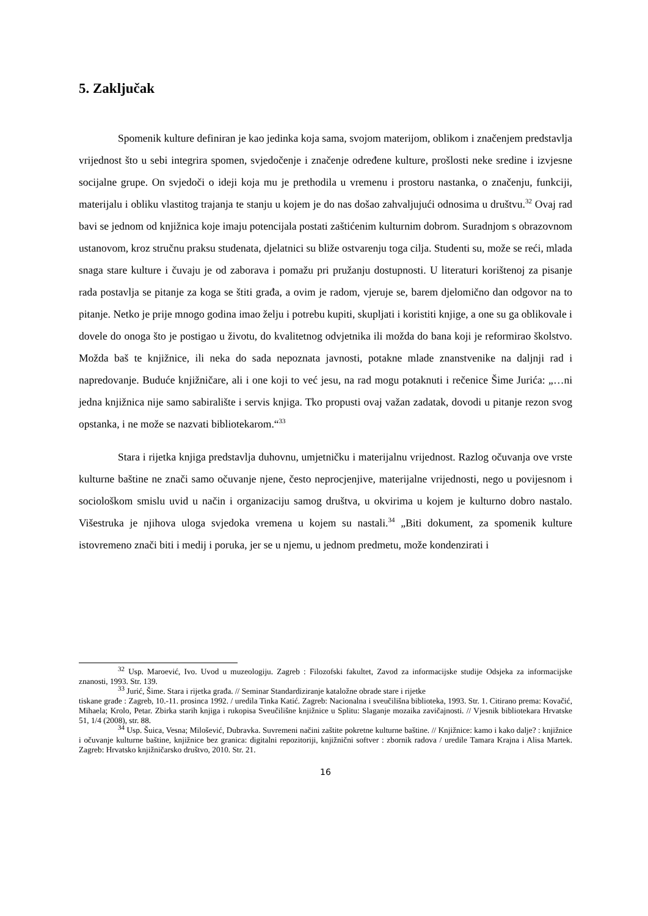5. Zaključak
Spomenik kulture definiran je kao jedinka koja sama, svojom materijom, oblikom i značenjem predstavlja vrijednost što u sebi integrira spomen, svjedočenje i značenje određene kulture, prošlosti neke sredine i izvjesne socijalne grupe. On svjedoči o ideji koja mu je prethodila u vremenu i prostoru nastanka, o značenju, funkciji, materijalu i obliku vlastitog trajanja te stanju u kojem je do nas došao zahvaljujući odnosima u društvu.<sup>32</sup> Ovaj rad bavi se jednom od knjižnica koje imaju potencijala postati zaštićenim kulturnim dobrom. Suradnjom s obrazovnom ustanovom, kroz stručnu praksu studenata, djelatnici su bliže ostvarenju toga cilja. Studenti su, može se reći, mlada snaga stare kulture i čuvaju je od zaborava i pomažu pri pružanju dostupnosti. U literaturi korištenoj za pisanje rada postavlja se pitanje za koga se štiti građa, a ovim je radom, vjeruje se, barem djelomično dan odgovor na to pitanje. Netko je prije mnogo godina imao želju i potrebu kupiti, skupljati i koristiti knjige, a one su ga oblikovale i dovele do onoga što je postigao u životu, do kvalitetnog odvjetnika ili možda do bana koji je reformirao školstvo. Možda baš te knjižnice, ili neka do sada nepoznata javnosti, potakne mlade znanstvenike na daljnji rad i napredovanje. Buduće knjižničare, ali i one koji to već jesu, na rad mogu potaknuti i rečenice Šime Jurića: „…ni jedna knjižnica nije samo sabiralište i servis knjiga. Tko propusti ovaj važan zadatak, dovodi u pitanje rezon svog opstanka, i ne može se nazvati bibliotekarom.“<sup>33</sup>
Stara i rijetka knjiga predstavlja duhovnu, umjetničku i materijalnu vrijednost. Razlog očuvanja ove vrste kulturne baštine ne znači samo očuvanje njene, često neprocjenjive, materijalne vrijednosti, nego u povijesnom i sociološkom smislu uvid u način i organizaciju samog društva, u okvirima u kojem je kulturno dobro nastalo. Višestruka je njihova uloga svjedoka vremena u kojem su nastali.<sup>34</sup> „Biti dokument, za spomenik kulture istovremeno znači biti i medij i poruka, jer se u njemu, u jednom predmetu, može kondenzirati i
<sup>32</sup> Usp. Maroević, Ivo. Uvod u muzeologiju. Zagreb : Filozofski fakultet, Zavod za informacijske studije Odsjeka za informacijske znanosti, 1993. Str. 139.
<sup>33</sup> Jurić, Šime. Stara i rijetka građa. // Seminar Standardiziranje kataložne obrade stare i rijetke
tiskane građe : Zagreb, 10.-11. prosinca 1992. / uredila Tinka Katić. Zagreb: Nacionalna i sveučilišna biblioteka, 1993. Str. 1. Citirano prema: Kovačić, Mihaela; Krolo, Petar. Zbirka starih knjiga i rukopisa Sveučilišne knjižnice u Splitu: Slaganje mozaika zavičajnosti. // Vjesnik bibliotekara Hrvatske 51, 1/4 (2008), str. 88.
<sup>34</sup> Usp. Šuica, Vesna; Milošević, Dubravka. Suvremeni načini zaštite pokretne kulturne baštine. // Knjižnice: kamo i kako dalje? : knjižnice i očuvanje kulturne baštine, knjižnice bez granica: digitalni repozitoriji, knjižnični softver : zbornik radova / uredile Tamara Krajna i Alisa Martek. Zagreb: Hrvatsko knjižničarsko društvo, 2010. Str. 21.
16